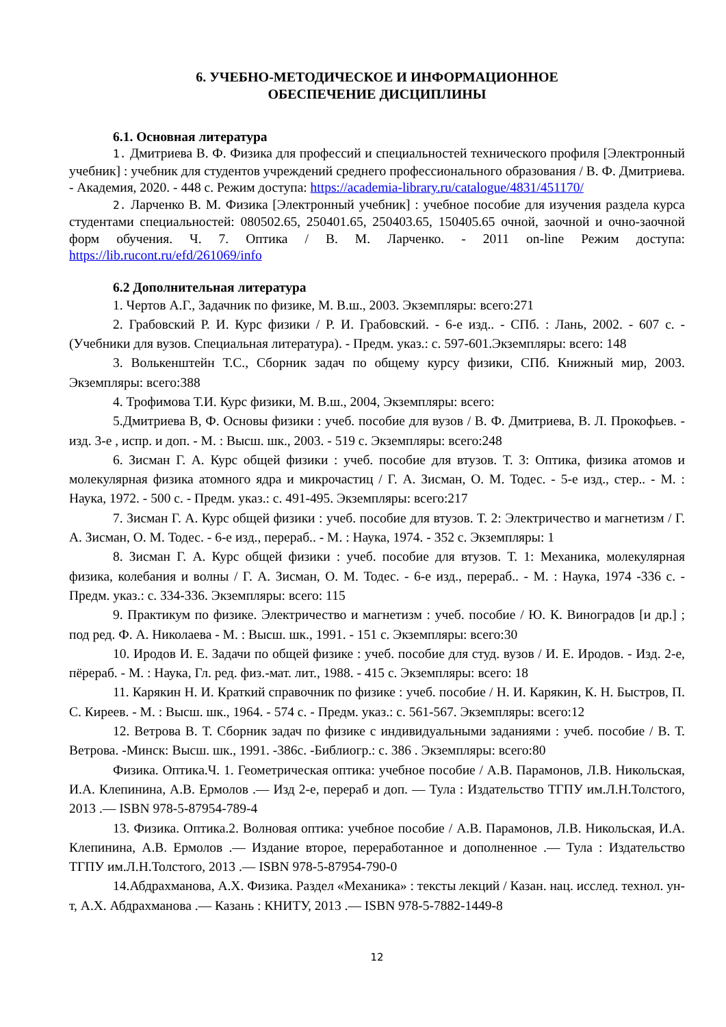6. УЧЕБНО-МЕТОДИЧЕСКОЕ И ИНФОРМАЦИОННОЕ
ОБЕСПЕЧЕНИЕ ДИСЦИПЛИНЫ
6.1. Основная литература
1. Дмитриева В. Ф. Физика для профессий и специальностей технического профиля [Электронный учебник] : учебник для студентов учреждений среднего профессионального образования / В. Ф. Дмитриева. - Академия, 2020. - 448 с. Режим доступа: https://academia-library.ru/catalogue/4831/451170/
2. Ларченко В. М. Физика [Электронный учебник] : учебное пособие для изучения раздела курса студентами специальностей: 080502.65, 250401.65, 250403.65, 150405.65 очной, заочной и очно-заочной форм обучения. Ч. 7. Оптика / В. М. Ларченко. - 2011 on-line Режим доступа: https://lib.rucont.ru/efd/261069/info
6.2 Дополнительная литература
1. Чертов А.Г., Задачник по физике, М. В.ш., 2003. Экземпляры: всего:271
2. Грабовский Р. И. Курс физики / Р. И. Грабовский. - 6-е изд.. - СПб. : Лань, 2002. - 607 с. - (Учебники для вузов. Специальная литература). - Предм. указ.: с. 597-601.Экземпляры: всего: 148
3. Волькенштейн Т.С., Сборник задач по общему курсу физики, СПб. Книжный мир, 2003. Экземпляры: всего:388
4. Трофимова Т.И. Курс физики, М. В.ш., 2004, Экземпляры: всего:
5.Дмитриева В, Ф. Основы физики : учеб. пособие для вузов / В. Ф. Дмитриева, В. Л. Прокофьев. - изд. 3-е , испр. и доп. - М. : Высш. шк., 2003. - 519 с. Экземпляры: всего:248
6. Зисман Г. А. Курс общей физики : учеб. пособие для втузов. Т. 3: Оптика, физика атомов и молекулярная физика атомного ядра и микрочастиц / Г. А. Зисман, О. М. Тодес. - 5-е изд., стер.. - М. : Наука, 1972. - 500 с. - Предм. указ.: с. 491-495. Экземпляры: всего:217
7. Зисман Г. А. Курс общей физики : учеб. пособие для втузов. Т. 2: Электричество и магнетизм / Г. А. Зисман, О. М. Тодес. - 6-е изд., перераб.. - М. : Наука, 1974. - 352 с. Экземпляры: 1
8. Зисман Г. А. Курс общей физики : учеб. пособие для втузов. Т. 1: Механика, молекулярная физика, колебания и волны / Г. А. Зисман, О. М. Тодес. - 6-е изд., перераб.. - М. : Наука, 1974 -336 с. - Предм. указ.: с. 334-336. Экземпляры: всего: 115
9. Практикум по физике. Электричество и магнетизм : учеб. пособие / Ю. К. Виноградов [и др.] ; под ред. Ф. А. Николаева - М. : Высш. шк., 1991. - 151 с. Экземпляры: всего:30
10. Иродов И. Е. Задачи по общей физике : учеб. пособие для студ. вузов / И. Е. Иродов. - Изд. 2-е, пёрераб. - М. : Наука, Гл. ред. физ.-мат. лит., 1988. - 415 с. Экземпляры: всего: 18
11. Карякин Н. И. Краткий справочник по физике : учеб. пособие / Н. И. Карякин, К. Н. Быстров, П. С. Киреев. - М. : Высш. шк., 1964. - 574 с. - Предм. указ.: с. 561-567. Экземпляры: всего:12
12. Ветрова В. Т. Сборник задач по физике с индивидуальными заданиями : учеб. пособие / В. Т. Ветрова. -Минск: Высш. шк., 1991. -386с. -Библиогр.: с. 386 . Экземпляры: всего:80
Физика. Оптика.Ч. 1. Геометрическая оптика: учебное пособие / А.В. Парамонов, Л.В. Никольская, И.А. Клепинина, А.В. Ермолов .— Изд 2-е, перераб и доп. — Тула : Издательство ТГПУ им.Л.Н.Толстого, 2013 .— ISBN 978-5-87954-789-4
13. Физика. Оптика.2. Волновая оптика: учебное пособие / А.В. Парамонов, Л.В. Никольская, И.А. Клепинина, А.В. Ермолов .— Издание второе, переработанное и дополненное .— Тула : Издательство ТГПУ им.Л.Н.Толстого, 2013 .— ISBN 978-5-87954-790-0
14.Абдрахманова, А.Х. Физика. Раздел «Механика» : тексты лекций / Казан. нац. исслед. технол. ун-т, А.Х. Абдрахманова .— Казань : КНИТУ, 2013 .— ISBN 978-5-7882-1449-8
12